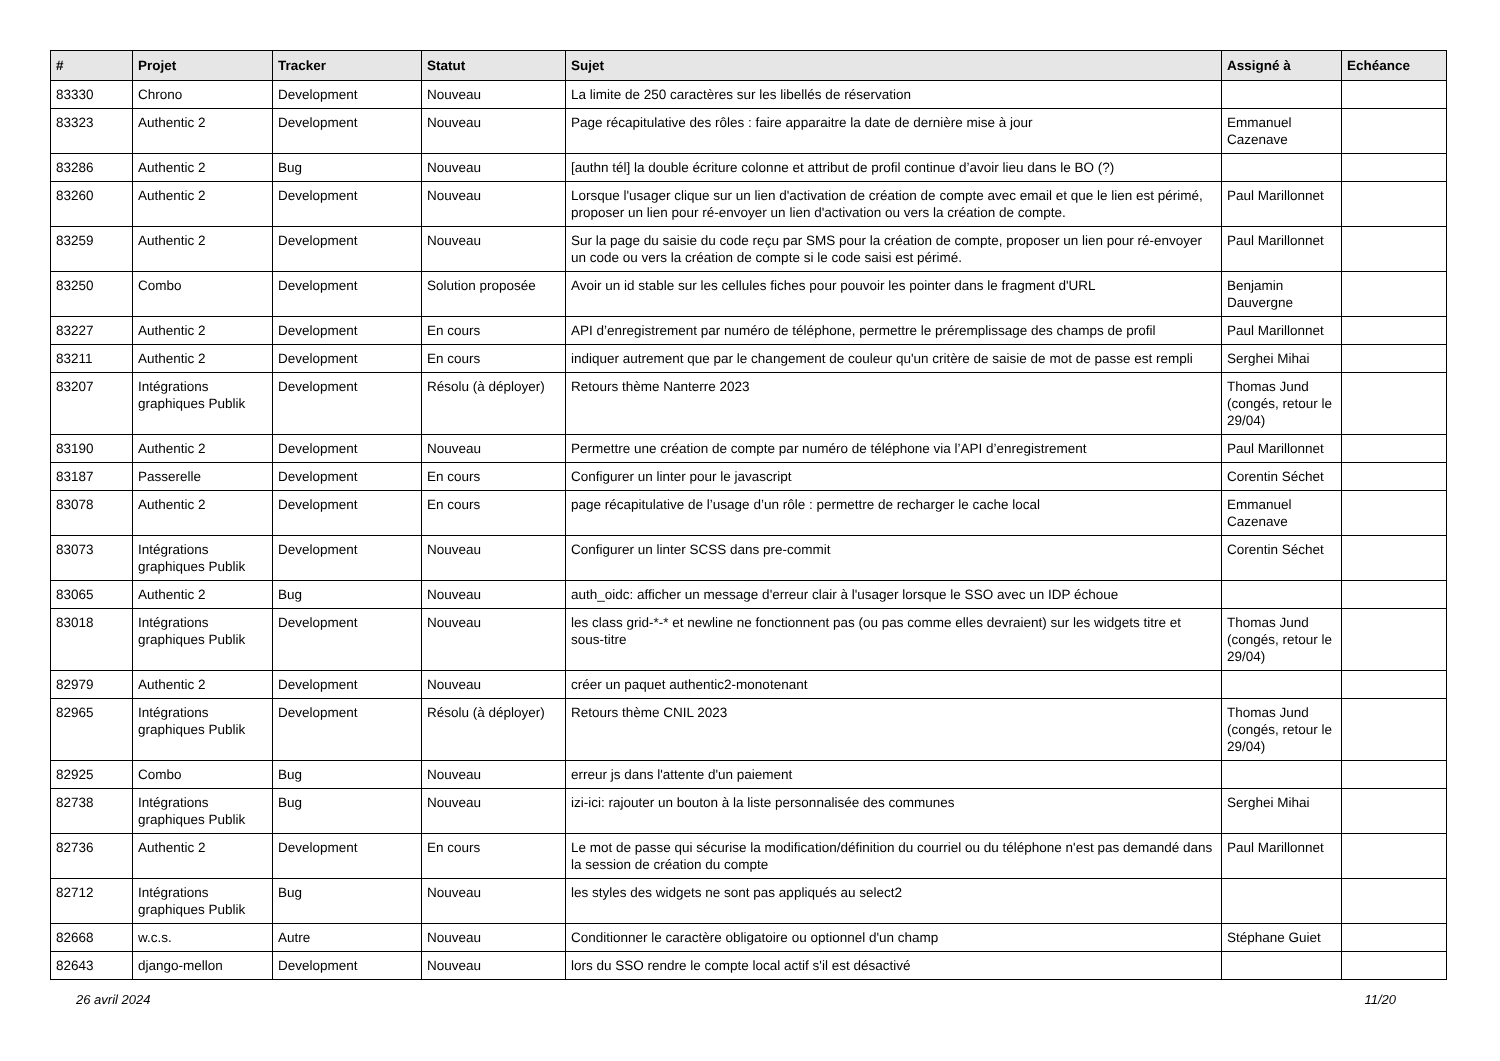| # | Projet | Tracker | Statut | Sujet | Assigné à | Echéance |
| --- | --- | --- | --- | --- | --- | --- |
| 83330 | Chrono | Development | Nouveau | La limite de 250 caractères sur les libellés de réservation | | |
| 83323 | Authentic 2 | Development | Nouveau | Page récapitulative des rôles : faire apparaitre la date de dernière mise à jour | Emmanuel Cazenave | |
| 83286 | Authentic 2 | Bug | Nouveau | [authn tél] la double écriture colonne et attribut de profil continue d’avoir lieu dans le BO (?) | | |
| 83260 | Authentic 2 | Development | Nouveau | Lorsque l'usager clique sur un lien d'activation de création de compte avec email et que le lien est périmé, proposer un lien pour ré-envoyer un lien d'activation ou vers la création de compte. | Paul Marillonnet | |
| 83259 | Authentic 2 | Development | Nouveau | Sur la page du saisie du code reçu par SMS pour la création de compte, proposer un lien pour ré-envoyer un code ou vers la création de compte si le code saisi est périmé. | Paul Marillonnet | |
| 83250 | Combo | Development | Solution proposée | Avoir un id stable sur les cellules fiches pour pouvoir les pointer dans le fragment d'URL | Benjamin Dauvergne | |
| 83227 | Authentic 2 | Development | En cours | API d’enregistrement par numéro de téléphone, permettre le préremplissage des champs de profil | Paul Marillonnet | |
| 83211 | Authentic 2 | Development | En cours | indiquer autrement que par le changement de couleur qu'un critère de saisie de mot de passe est rempli | Serghei Mihai | |
| 83207 | Intégrations graphiques Publik | Development | Résolu (à déployer) | Retours thème Nanterre 2023 | Thomas Jund (congés, retour le 29/04) | |
| 83190 | Authentic 2 | Development | Nouveau | Permettre une création de compte par numéro de téléphone via l’API d’enregistrement | Paul Marillonnet | |
| 83187 | Passerelle | Development | En cours | Configurer un linter pour le javascript | Corentin Séchet | |
| 83078 | Authentic 2 | Development | En cours | page récapitulative de l’usage d’un rôle : permettre de recharger le cache local | Emmanuel Cazenave | |
| 83073 | Intégrations graphiques Publik | Development | Nouveau | Configurer un linter SCSS dans pre-commit | Corentin Séchet | |
| 83065 | Authentic 2 | Bug | Nouveau | auth_oidc: afficher un message d'erreur clair à l'usager lorsque le SSO avec un IDP échoue | | |
| 83018 | Intégrations graphiques Publik | Development | Nouveau | les class grid-*-* et newline ne fonctionnent pas (ou pas comme elles devraient) sur les widgets titre et sous-titre | Thomas Jund (congés, retour le 29/04) | |
| 82979 | Authentic 2 | Development | Nouveau | créer un paquet authentic2-monotenant | | |
| 82965 | Intégrations graphiques Publik | Development | Résolu (à déployer) | Retours thème CNIL 2023 | Thomas Jund (congés, retour le 29/04) | |
| 82925 | Combo | Bug | Nouveau | erreur js dans l'attente d'un paiement | | |
| 82738 | Intégrations graphiques Publik | Bug | Nouveau | izi-ici: rajouter un bouton à la liste personnalisée des communes | Serghei Mihai | |
| 82736 | Authentic 2 | Development | En cours | Le mot de passe qui sécurise la modification/définition du courriel ou du téléphone n'est pas demandé dans la session de création du compte | Paul Marillonnet | |
| 82712 | Intégrations graphiques Publik | Bug | Nouveau | les styles des widgets ne sont pas appliqués au select2 | | |
| 82668 | w.c.s. | Autre | Nouveau | Conditionner le caractère obligatoire ou optionnel d'un champ | Stéphane Guiet | |
| 82643 | django-mellon | Development | Nouveau | lors du SSO rendre le compte local actif s'il est désactivé | | |
26 avril 2024 11/20